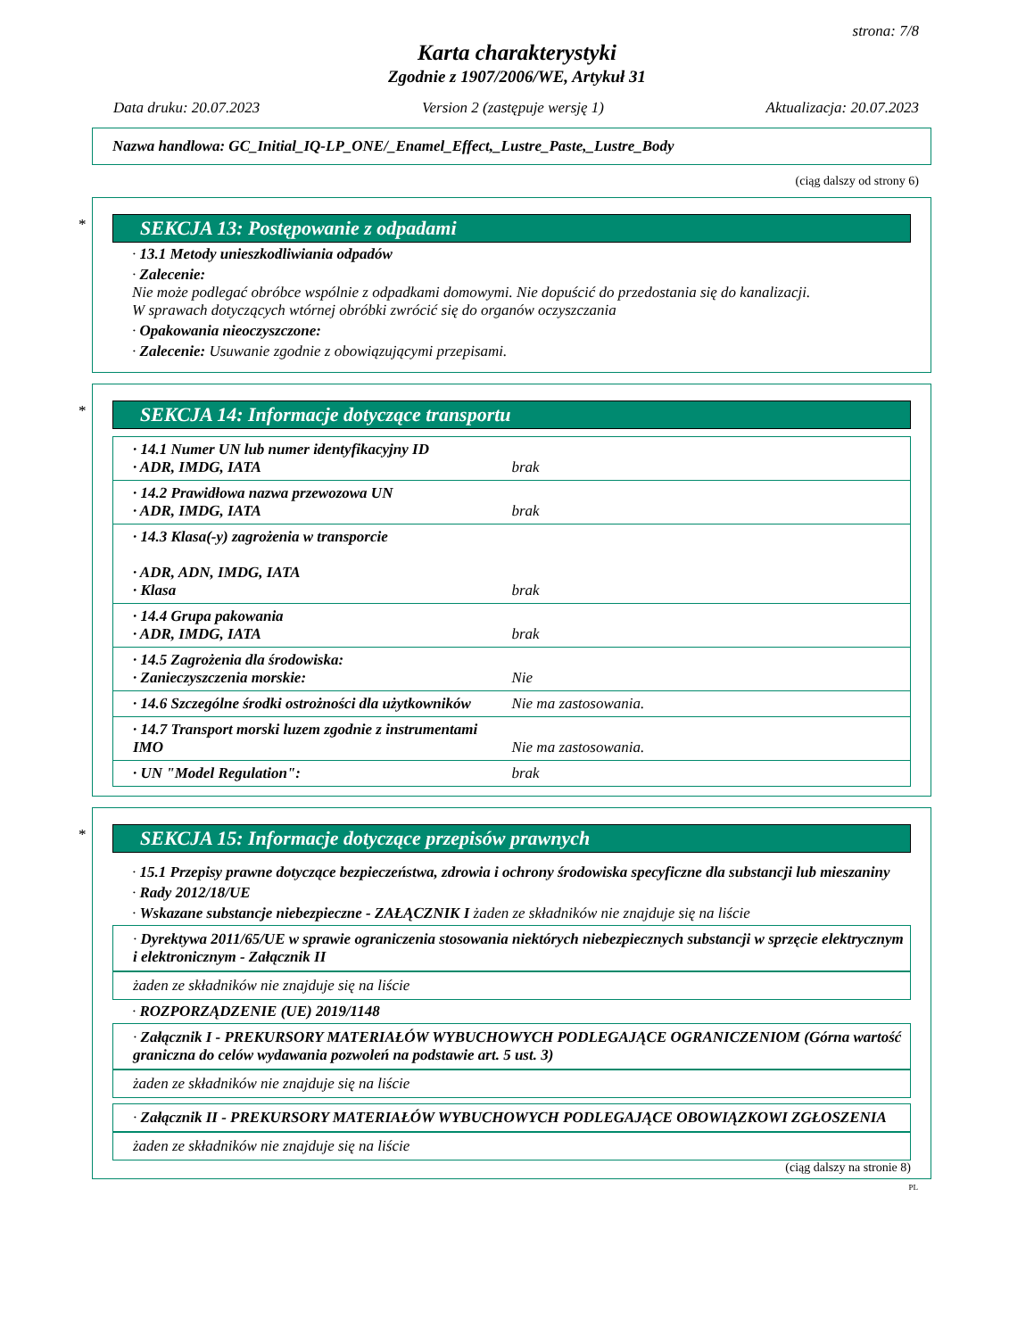strona: 7/8
Karta charakterystyki
Zgodnie z 1907/2006/WE, Artykuł 31
Data druku: 20.07.2023 Version 2 (zastępuje wersję 1) Aktualizacja: 20.07.2023
Nazwa handlowa: GC_Initial_IQ-LP_ONE/_Enamel_Effect,_Lustre_Paste,_Lustre_Body
(ciąg dalszy od strony 6)
*
SEKCJA 13: Postępowanie z odpadami
· 13.1 Metody unieszkodliwiania odpadów
· Zalecenie:
Nie może podlegać obróbce wspólnie z odpadkami domowymi. Nie dopuścić do przedostania się do kanalizacji.
W sprawach dotyczących wtórnej obróbki zwrócić się do organów oczyszczania
· Opakowania nieoczyszczone:
· Zalecenie: Usuwanie zgodnie z obowiązującymi przepisami.
*
SEKCJA 14: Informacje dotyczące transportu
| · 14.1 Numer UN lub numer identyfikacyjny ID · ADR, IMDG, IATA | brak |
| · 14.2 Prawidłowa nazwa przewozowa UN · ADR, IMDG, IATA | brak |
| · 14.3 Klasa(-y) zagrożenia w transporcie · ADR, ADN, IMDG, IATA · Klasa | brak |
| · 14.4 Grupa pakowania · ADR, IMDG, IATA | brak |
| · 14.5 Zagrożenia dla środowiska: · Zanieczyszczenia morskie: | Nie |
| · 14.6 Szczególne środki ostrożności dla użytkowników | Nie ma zastosowania. |
| · 14.7 Transport morski luzem zgodnie z instrumentami IMO | Nie ma zastosowania. |
| · UN "Model Regulation": | brak |
*
SEKCJA 15: Informacje dotyczące przepisów prawnych
· 15.1 Przepisy prawne dotyczące bezpieczeństwa, zdrowia i ochrony środowiska specyficzne dla substancji lub mieszaniny
· Rady 2012/18/UE
· Wskazane substancje niebezpieczne - ZAŁĄCZNIK I żaden ze składników nie znajduje się na liście
· Dyrektywa 2011/65/UE w sprawie ograniczenia stosowania niektórych niebezpiecznych substancji w sprzęcie elektrycznym i elektronicznym - Załącznik II
żaden ze składników nie znajduje się na liście
· ROZPORZĄDZENIE (UE) 2019/1148
· Załącznik I - PREKURSORY MATERIAŁÓW WYBUCHOWYCH PODLEGAJĄCE OGRANICZENIOM (Górna wartość graniczna do celów wydawania pozwoleń na podstawie art. 5 ust. 3)
żaden ze składników nie znajduje się na liście
· Załącznik II - PREKURSORY MATERIAŁÓW WYBUCHOWYCH PODLEGAJĄCE OBOWIĄZKOWI ZGŁOSZENIA
żaden ze składników nie znajduje się na liście
(ciąg dalszy na stronie 8)
PL